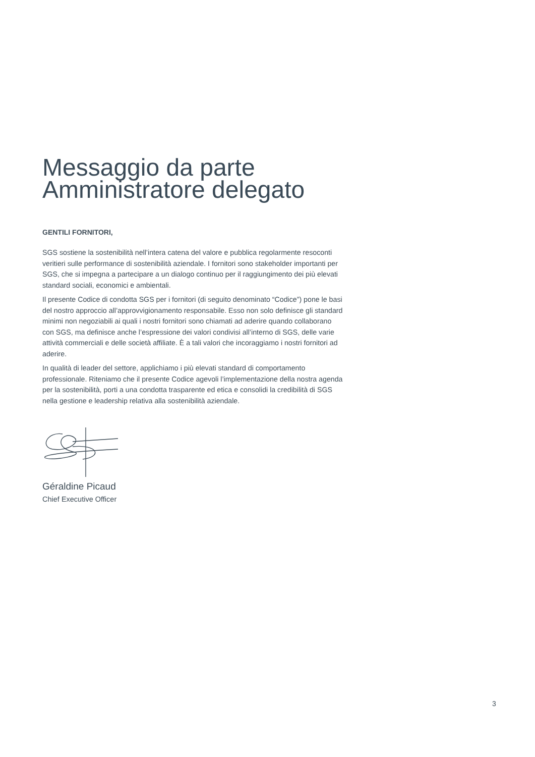Messaggio da parte
Amministratore delegato
GENTILI FORNITORI,
SGS sostiene la sostenibilità nell’intera catena del valore e pubblica regolarmente resoconti veritieri sulle performance di sostenibilità aziendale. I fornitori sono stakeholder importanti per SGS, che si impegna a partecipare a un dialogo continuo per il raggiungimento dei più elevati standard sociali, economici e ambientali.
Il presente Codice di condotta SGS per i fornitori (di seguito denominato “Codice”) pone le basi del nostro approccio all’approvvigionamento responsabile. Esso non solo definisce gli standard minimi non negoziabili ai quali i nostri fornitori sono chiamati ad aderire quando collaborano con SGS, ma definisce anche l’espressione dei valori condivisi all’interno di SGS, delle varie attività commerciali e delle società affiliate. È a tali valori che incoraggiamo i nostri fornitori ad aderire.
In qualità di leader del settore, applichiamo i più elevati standard di comportamento professionale. Riteniamo che il presente Codice agevoli l’implementazione della nostra agenda per la sostenibilità, porti a una condotta trasparente ed etica e consolidi la credibilità di SGS nella gestione e leadership relativa alla sostenibilità aziendale.
Géraldine Picaud
Chief Executive Officer
3